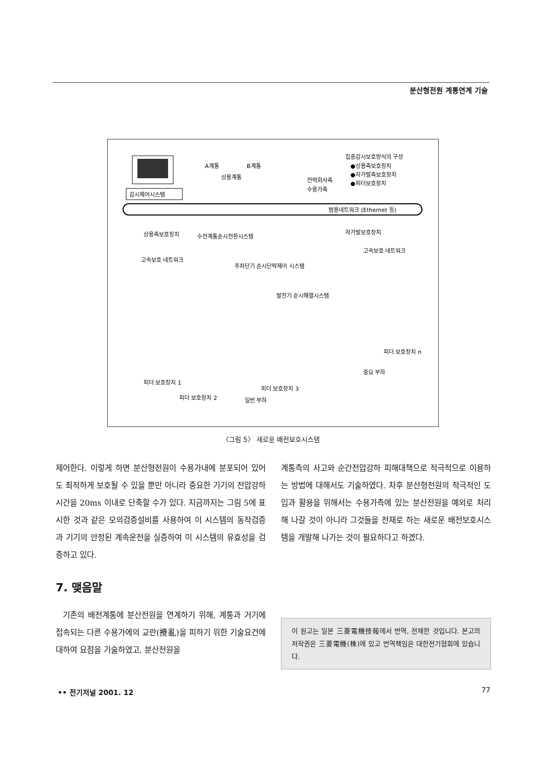분산형전원 계통연계 기술
감시제어시스템
A계통
B계통
상용계통
전력회사측
수용가측
집중감시보호방식의 구성
●상용측보호장치
●자가발측보호장치
●피더보호장치
범용네트워크 (Ethernet 등)
상용측보호장치
수전계통순시전환시스템
자가발보호장치
고속보호 네트워크
고속보호 네트워크
주차단기 순시단락제어 시스템
발전기 순시해열시스템
피더 보호장치 1
피더 보호장치 2
피더 보호장치 3
피더 보호장치 n
일반 부하
중요 부하
〈그림 5〉 새로운 배전보호시스템
제어한다. 이렇게 하면 분산형전원이 수용가내에 분포되어 있어도 최적하게 보호될 수 있을 뿐만 아니라 중요한 기기의 전압강하시간을 20ms 이내로 단축할 수가 있다. 지금까지는 그림 5에 표시한 것과 같은 모의검증설비를 사용하여 이 시스템의 동작검증과 기기의 안정된 계속운전을 실증하여 이 시스템의 유효성을 검증하고 있다.
7. 맺음말
기존의 배전계통에 분산전원을 연계하기 위해, 계통과 거기에 접속되는 다른 수용가에의 교란(攪亂)을 피하기 위한 기술요건에 대하여 요점을 기술하였고, 분산전원을
계통측의 사고와 순간전압강하 피해대책으로 적극적으로 이용하는 방법에 대해서도 기술하였다. 차후 분산형전원의 적극적인 도입과 활용을 위해서는 수용가측에 있는 분산전원을 예외로 처리해 나갈 것이 아니라 그것들을 전재로 하는 새로운 배전보호시스템을 개발해 나가는 것이 필요하다고 하겠다.
이 원고는 일본 三菱電機技報에서 번역, 전재한 것입니다. 본고의 저작권은 三菱電機(株)에 있고 번역책임은 대한전기협회에 있습니다.
•• 전기저널 2001. 12 77